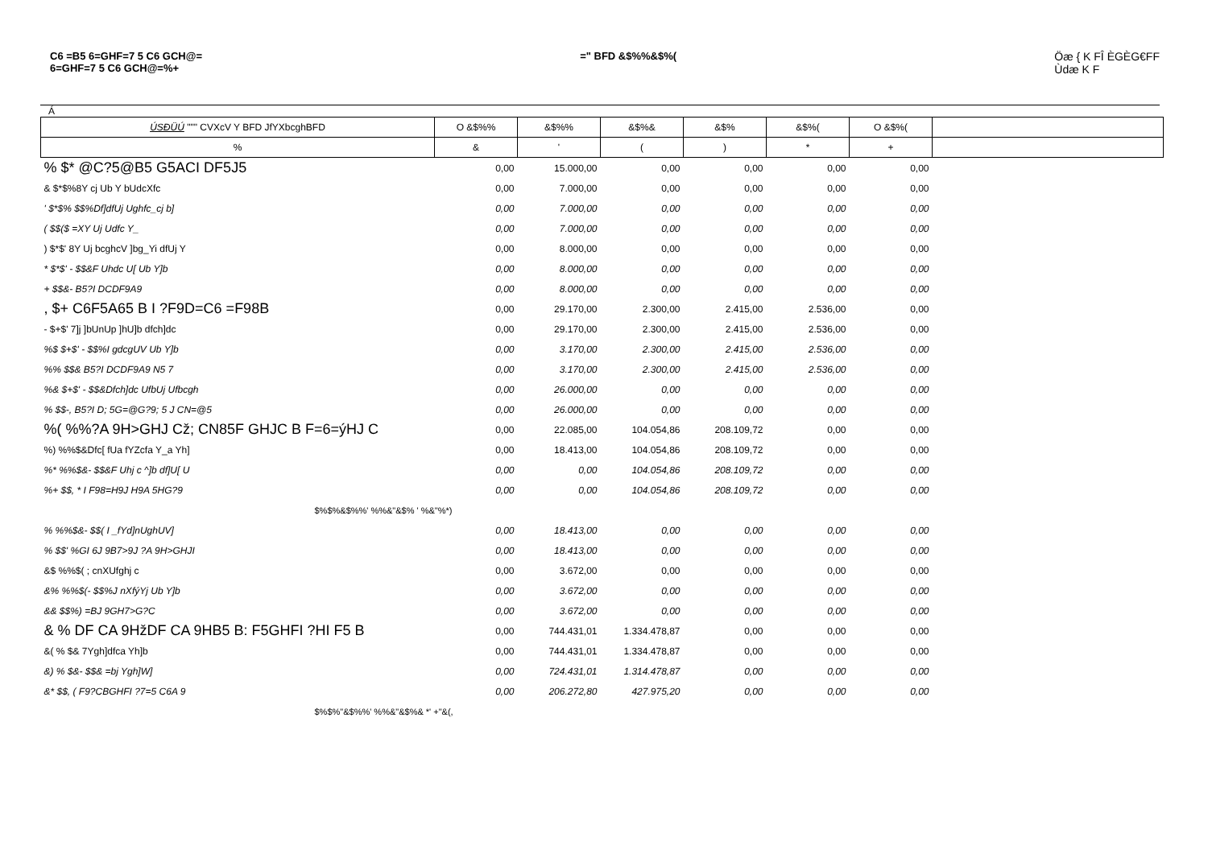C6 =B5 6=GHF=7 5 C6 GCH@=
6=GHF=7 5 C6 GCH@=%+
=" BFD &$%%&$%( Öæ { K FÎ ÈGÈG€FF
Ùdæ K F
Á
| ÚSÐÜÚ """ CVXcV Y BFD JfYXbcghBFD | O &$%% | &$%% | &$%& | &$% | &$%( | O &$%( | |
| % | & | ' | ( | ) | * | + | |
| % $* @C?5@B5 G5ACI DF5J5 | 0,00 | 15.000,00 | 0,00 | 0,00 | 0,00 | 0,00 | |
| & $*$%8Y cj Ub Y bUdcXfc | 0,00 | 7.000,00 | 0,00 | 0,00 | 0,00 | 0,00 | |
| ' $*$% $$%Df]dfUj Ughfc_cj b] | 0,00 | 7.000,00 | 0,00 | 0,00 | 0,00 | 0,00 | |
| ( $$($ =XY Uj Udfc Y_ | 0,00 | 7.000,00 | 0,00 | 0,00 | 0,00 | 0,00 | |
| ) $*$' 8Y Uj bcghcV ]bg_Yi dfUj Y | 0,00 | 8.000,00 | 0,00 | 0,00 | 0,00 | 0,00 | |
| * $*$' - $$&F Uhdc U[ Ub Y]b | 0,00 | 8.000,00 | 0,00 | 0,00 | 0,00 | 0,00 | |
| + $$&- B5?I DCDF9A9 | 0,00 | 8.000,00 | 0,00 | 0,00 | 0,00 | 0,00 | |
| , $+ C6F5A65 B I ?F9D=C6 =F98B | 0,00 | 29.170,00 | 2.300,00 | 2.415,00 | 2.536,00 | 0,00 | |
| - $+$' 7]j ]bUnUp ]hU]b dfch]dc | 0,00 | 29.170,00 | 2.300,00 | 2.415,00 | 2.536,00 | 0,00 | |
| %$ $+$' - $$%I gdcgUV Ub Y]b | 0,00 | 3.170,00 | 2.300,00 | 2.415,00 | 2.536,00 | 0,00 | |
| %% $$& B5?I DCDF9A9 N5 7 | 0,00 | 3.170,00 | 2.300,00 | 2.415,00 | 2.536,00 | 0,00 | |
| %& $+$' - $$&Dfch]dc UfbUj Ufbcgh | 0,00 | 26.000,00 | 0,00 | 0,00 | 0,00 | 0,00 | |
| % $$-, B5?I D; 5G=@G?9; 5 J CN=@5 | 0,00 | 26.000,00 | 0,00 | 0,00 | 0,00 | 0,00 | |
| %( %%?A 9H>GHJ Cž; CN85F GHJC B F=6=ýHJ C | 0,00 | 22.085,00 | 104.054,86 | 208.109,72 | 0,00 | 0,00 | |
| %) %%$&Dfc[ fUa fYZcfa Y_a Yh] | 0,00 | 18.413,00 | 104.054,86 | 208.109,72 | 0,00 | 0,00 | |
| %* %%$&- $$&F Uhj c ^]b df]U[ U | 0,00 | 0,00 | 104.054,86 | 208.109,72 | 0,00 | 0,00 | |
| %+ $$, * I F98=H9J H9A 5HG?9 | 0,00 | 0,00 | 104.054,86 | 208.109,72 | 0,00 | 0,00 | |
| $%$%&$%%' %%&"&$% ' %&"%*) | | | | | | | |
| % %%$&- $$( I _fYd]nUghUV] | 0,00 | 18.413,00 | 0,00 | 0,00 | 0,00 | 0,00 | |
| % $$' %GI 6J 9B7>9J ?A 9H>GHJI | 0,00 | 18.413,00 | 0,00 | 0,00 | 0,00 | 0,00 | |
| &$ %%$( ; cnXUfghj c | 0,00 | 3.672,00 | 0,00 | 0,00 | 0,00 | 0,00 | |
| &% %%$(- $$%J nXfýYj Ub Y]b | 0,00 | 3.672,00 | 0,00 | 0,00 | 0,00 | 0,00 | |
| && $$%) =BJ 9GH7>G?C | 0,00 | 3.672,00 | 0,00 | 0,00 | 0,00 | 0,00 | |
| & % DF CA 9HžDF CA 9HB5 B: F5GHFI ?HI F5 B | 0,00 | 744.431,01 | 1.334.478,87 | 0,00 | 0,00 | 0,00 | |
| &( % $& 7Ygh]dfca Yh]b | 0,00 | 744.431,01 | 1.334.478,87 | 0,00 | 0,00 | 0,00 | |
| &) % $&- $$& =bj Ygh]W] | 0,00 | 724.431,01 | 1.314.478,87 | 0,00 | 0,00 | 0,00 | |
| &* $$, ( F9?CBGHFI ?7=5 C6A 9 | 0,00 | 206.272,80 | 427.975,20 | 0,00 | 0,00 | 0,00 | |
| $%$%"&$%%' %%&"&$%& *' +"&(, | | | | | | | |